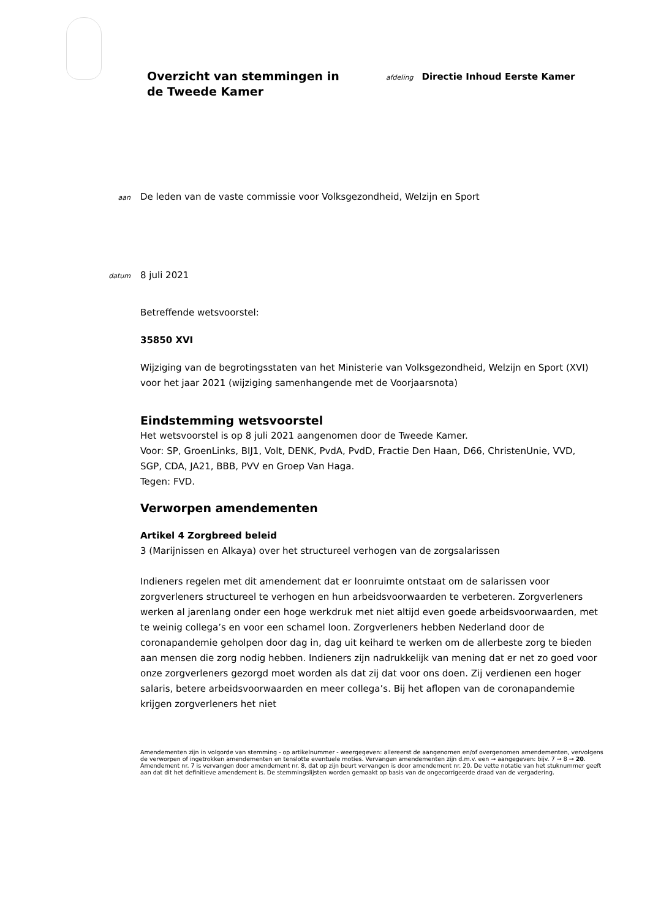Overzicht van stemmingen in de Tweede Kamer
afdeling Directie Inhoud Eerste Kamer
aan
De leden van de vaste commissie voor Volksgezondheid, Welzijn en Sport
datum
8 juli 2021
Betreffende wetsvoorstel:
35850 XVI
Wijziging van de begrotingsstaten van het Ministerie van Volksgezondheid, Welzijn en Sport (XVI) voor het jaar 2021 (wijziging samenhangende met de Voorjaarsnota)
Eindstemming wetsvoorstel
Het wetsvoorstel is op 8 juli 2021 aangenomen door de Tweede Kamer.
Voor: SP, GroenLinks, BIJ1, Volt, DENK, PvdA, PvdD, Fractie Den Haan, D66, ChristenUnie, VVD, SGP, CDA, JA21, BBB, PVV en Groep Van Haga.
Tegen: FVD.
Verworpen amendementen
Artikel 4 Zorgbreed beleid
3 (Marijnissen en Alkaya) over het structureel verhogen van de zorgsalarissen
Indieners regelen met dit amendement dat er loonruimte ontstaat om de salarissen voor zorgverleners structureel te verhogen en hun arbeidsvoorwaarden te verbeteren. Zorgverleners werken al jarenlang onder een hoge werkdruk met niet altijd even goede arbeidsvoorwaarden, met te weinig collega’s en voor een schamel loon. Zorgverleners hebben Nederland door de coronapandemie geholpen door dag in, dag uit keihard te werken om de allerbeste zorg te bieden aan mensen die zorg nodig hebben. Indieners zijn nadrukkelijk van mening dat er net zo goed voor onze zorgverleners gezorgd moet worden als dat zij dat voor ons doen. Zij verdienen een hoger salaris, betere arbeidsvoorwaarden en meer collega’s. Bij het aflopen van de coronapandemie krijgen zorgverleners het niet
Amendementen zijn in volgorde van stemming - op artikelnummer - weergegeven: allereerst de aangenomen en/of overgenomen amendementen, vervolgens de verworpen of ingetrokken amendementen en tenslotte eventuele moties. Vervangen amendementen zijn d.m.v. een → aangegeven: bijv. 7 → 8 → 20. Amendement nr. 7 is vervangen door amendement nr. 8, dat op zijn beurt vervangen is door amendement nr. 20. De vette notatie van het stuknummer geeft aan dat dit het definitieve amendement is. De stemmingslijsten worden gemaakt op basis van de ongecorrigeerde draad van de vergadering.